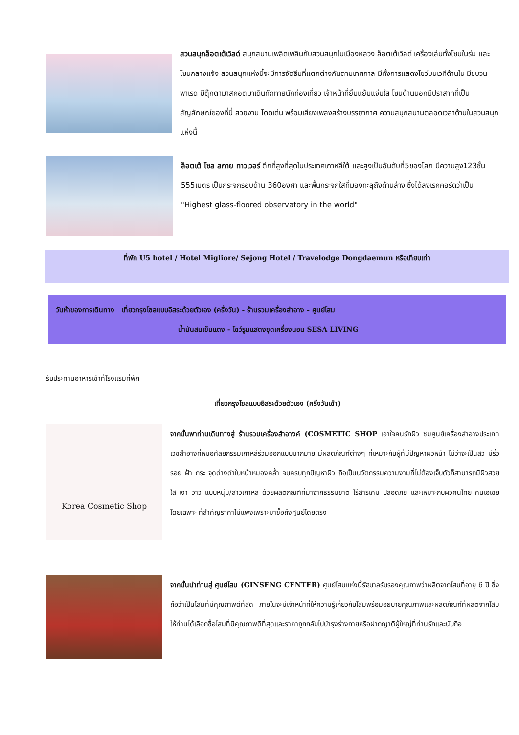สวนสนุกล็อตเต้เวิลด์ สนุกสนานเพลิดเพลินกับสวนสนุกในเมืองหลวง ล็อตเต้เวิลด์ เครื่องเล่นทั้งโซนในร่ม และโซนกลางแจ้ง สวนสนุกแห่งนี้จะมีการจัดธีมที่แตกต่างกันตามเทศกาล มีทั้งการแสดงโชว์บนเวทีด้านใน มีขบวนพาเรด มีตุ๊กตามาสคอตมาเดินทักทายนักท่องเที่ยว เจ้าหน้าที่ยิ้มแย้มแจ่มใส โซนด้านนอกมีปราสาทที่เป็นสัญลักษณ์ของที่นี่ สวยงาม โดดเด่น พร้อมเสียงเพลงสร้างบรรยากาศ ความสนุกสนานตลอดเวลาด้านในสวนสนุกแห่งนี้
ล็อตเต้ โซล สกาย ทาวเวอร์ ตึกที่สูงที่สุดในประเทศเกาหลีใต้ และสูงเป็นอันดับที่5ของโลก มีความสูง123ชั้น 555เมตร เป็นกระจกรอบด้าน 360องศา และพื้นกระจกใสที่มองทะลุถึงด้านล่าง ซึ่งได้ลงเรคคอร์ดว่าเป็น "Highest glass-floored observatory in the world"
ที่พัก U5 hotel / Hotel Migliore/ Sejong Hotel / Travelodge Dongdaemun หรือเทียบเท่า
วันห้าของการเดินทาง เที่ยวกรุงโซลแบบอิสระด้วยตัวเอง (ครึ่งวัน) - ร้านรวมเครื่องสำอาง - ศูนย์โสม
น้ำมันสนเข็มแดง - โชว์รูมแสดงชุดเครื่องนอน SESA LIVING
รับประทานอาหารเช้าที่โรงแรมที่พัก
เที่ยวกรุงโซลแบบอิสระด้วยตัวเอง (ครึ่งวันเช้า)
Korea Cosmetic Shop
จากนั้นพาท่านเดินทางสู่ ร้านรวมเครื่องสำอางค์ (COSMETIC SHOP เอาใจคนรักผิว ชมศูนย์เครื่องสำอางประเภทเวชสำอางที่หมอศัลยกรรมเกาหลีร่วมออกแบบมากมาย มีผลิตภัณฑ์ต่างๆ ที่เหมาะกับผู้ที่มีปัญหาผิวหน้า ไม่ว่าจะเป็นสิว มีริ้วรอย ฝ้า กระ จุดด่างดำใบหน้าหมองคล้ำ จบครบทุกปัญหาผิว ถือเป็นนวัตกรรมความงามที่ไม่ต้องเจ็บตัวก็สามารถมีผิวสวย ใส เงา วาว แบบหนุ่ม/สาวเกาหลี ด้วยผลิตภัณฑ์ที่มาจากธรรมชาติ ไร้สารเคมี ปลอดภัย และเหมาะกับผิวคนไทย คนเอเชีย โดยเฉพาะ ที่สำคัญราคาไม่แพงเพราะมาซื้อถึงศูนย์โดยตรง
จากนั้นนำท่านสู่ ศูนย์โสม (GINSENG CENTER) ศูนย์โสมแห่งนี้รัฐบาลรับรองคุณภาพว่าผลิตจากโสมที่อายุ 6 ปี ซึ่งถือว่าเป็นโสมที่มีคุณภาพดีที่สุด ภายในจะมีเจ้าหน้าที่ให้ความรู้เกี่ยวกับโสมพร้อมอธิบายคุณภาพและผลิตภัณฑ์ที่ผลิตจากโสม ให้ท่านได้เลือกซื้อโสมที่มีคุณภาพดีที่สุดและราคาถูกกลับไปบำรุงร่างกายหรือฝากญาติผู้ใหญ่ที่ท่านรักและนับถือ